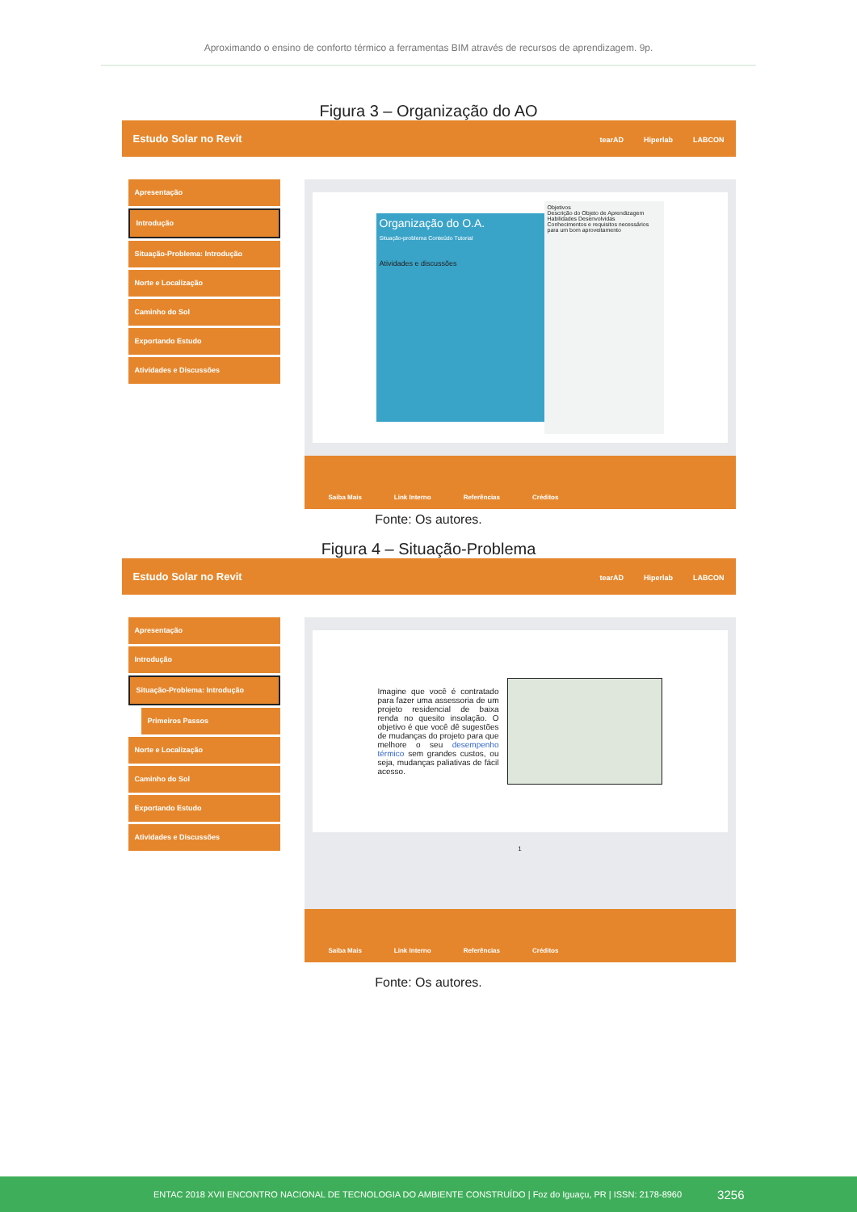Aproximando o ensino de conforto térmico a ferramentas BIM através de recursos de aprendizagem. 9p.
Figura 3 – Organização do AO
Estudo Solar no Revit tearAD Hiperlab LABCON
Apresentação
Introdução
Situação-Problema: Introdução
Norte e Localização
Caminho do Sol
Exportando Estudo
Atividades e Discussões
Organização do O.A.
Situação-problema Conteúdo Tutorial
Atividades e discussões
Objetivos
Descrição do Objeto de Aprendizagem
Habilidades Desenvolvidas
Conhecimentos e requisitos necessários para um bom aproveitamento
Saiba Mais Link Interno Referências Créditos
Fonte: Os autores.
Figura 4 – Situação-Problema
Estudo Solar no Revit tearAD Hiperlab LABCON
Apresentação
Introdução
Situação-Problema: Introdução
Primeiros Passos
Norte e Localização
Caminho do Sol
Exportando Estudo
Atividades e Discussões
Imagine que você é contratado para fazer uma assessoria de um projeto residencial de baixa renda no quesito insolação. O objetivo é que você dê sugestões de mudanças do projeto para que melhore o seu desempenho térmico sem grandes custos, ou seja, mudanças paliativas de fácil acesso.
1
Saiba Mais Link Interno Referências Créditos
Fonte: Os autores.
ENTAC 2018 XVII ENCONTRO NACIONAL DE TECNOLOGIA DO AMBIENTE CONSTRUÍDO | Foz do Iguaçu, PR | ISSN: 2178-8960 3256